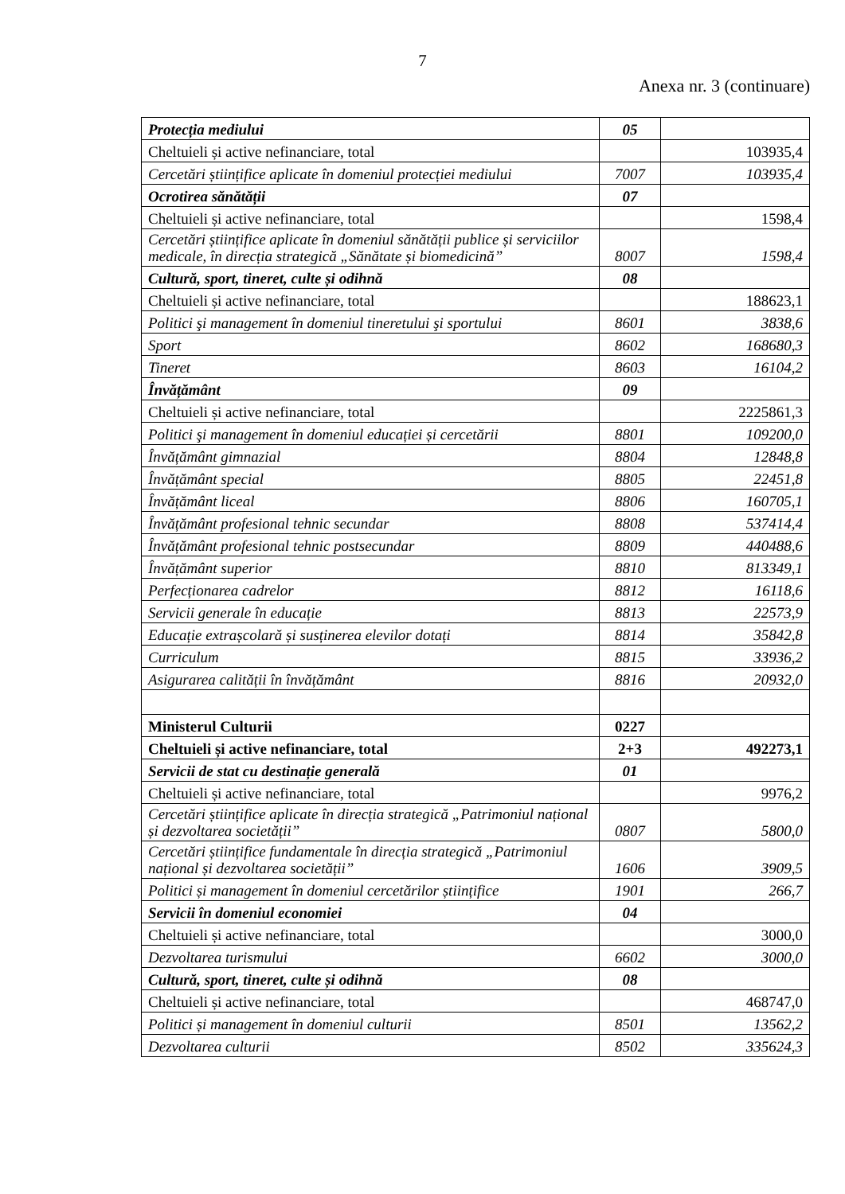7
Anexa nr. 3 (continuare)
| Protecția mediului | 05 | |
| Cheltuieli și active nefinanciare, total | | 103935,4 |
| Cercetări științifice aplicate în domeniul protecției mediului | 7007 | 103935,4 |
| Ocrotirea sănătății | 07 | |
| Cheltuieli și active nefinanciare, total | | 1598,4 |
| Cercetări științifice aplicate în domeniul sănătății publice și serviciilor medicale, în direcția strategică „Sănătate și biomedicină” | 8007 | 1598,4 |
| Cultură, sport, tineret, culte și odihnă | 08 | |
| Cheltuieli și active nefinanciare, total | | 188623,1 |
| Politici şi management în domeniul tineretului şi sportului | 8601 | 3838,6 |
| Sport | 8602 | 168680,3 |
| Tineret | 8603 | 16104,2 |
| Învățământ | 09 | |
| Cheltuieli și active nefinanciare, total | | 2225861,3 |
| Politici şi management în domeniul educației și cercetării | 8801 | 109200,0 |
| Învățământ gimnazial | 8804 | 12848,8 |
| Învățământ special | 8805 | 22451,8 |
| Învățământ liceal | 8806 | 160705,1 |
| Învățământ profesional tehnic secundar | 8808 | 537414,4 |
| Învățământ profesional tehnic postsecundar | 8809 | 440488,6 |
| Învățământ superior | 8810 | 813349,1 |
| Perfecționarea cadrelor | 8812 | 16118,6 |
| Servicii generale în educație | 8813 | 22573,9 |
| Educație extrașcolară și susținerea elevilor dotați | 8814 | 35842,8 |
| Curriculum | 8815 | 33936,2 |
| Asigurarea calității în învățământ | 8816 | 20932,0 |
| Ministerul Culturii | 0227 | |
| Cheltuieli și active nefinanciare, total | 2+3 | 492273,1 |
| Servicii de stat cu destinație generală | 01 | |
| Cheltuieli și active nefinanciare, total | | 9976,2 |
| Cercetări științifice aplicate în direcția strategică „Patrimoniul național și dezvoltarea societății” | 0807 | 5800,0 |
| Cercetări științifice fundamentale în direcția strategică „Patrimoniul național și dezvoltarea societății” | 1606 | 3909,5 |
| Politici și management în domeniul cercetărilor științifice | 1901 | 266,7 |
| Servicii în domeniul economiei | 04 | |
| Cheltuieli și active nefinanciare, total | | 3000,0 |
| Dezvoltarea turismului | 6602 | 3000,0 |
| Cultură, sport, tineret, culte și odihnă | 08 | |
| Cheltuieli și active nefinanciare, total | | 468747,0 |
| Politici și management în domeniul culturii | 8501 | 13562,2 |
| Dezvoltarea culturii | 8502 | 335624,3 |